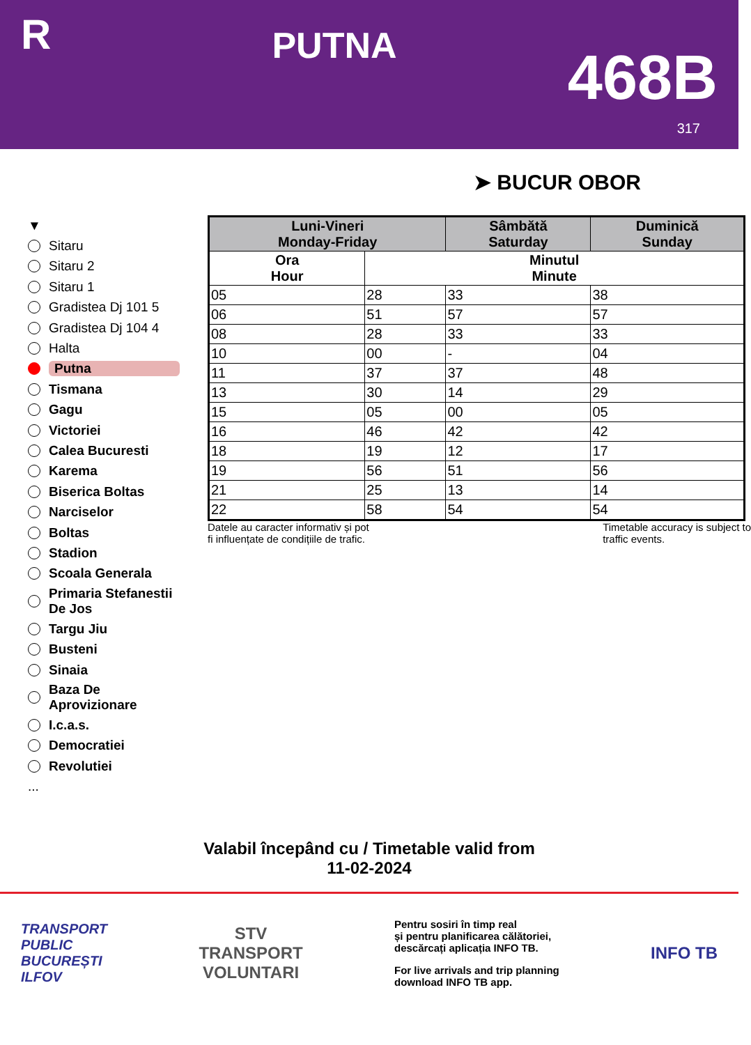R
PUTNA
468B
317
➤ BUCUR OBOR
▼
Sitaru
Sitaru 2
Sitaru 1
Gradistea Dj 101 5
Gradistea Dj 104 4
Halta
Putna
Tismana
Gagu
Victoriei
Calea Bucuresti
Karema
Biserica Boltas
Narciselor
Boltas
Stadion
Scoala Generala
Primaria Stefanestii De Jos
Targu Jiu
Busteni
Sinaia
Baza De Aprovizionare
I.c.a.s.
Democratiei
Revolutiei
...
| Luni-Vineri Monday-Friday | | Sâmbătă Saturday | Duminică Sunday |
| --- | --- | --- | --- |
| Ora Hour | Minutul Minute | | |
| 05 | 28 | 33 | 38 |
| 06 | 51 | 57 | 57 |
| 08 | 28 | 33 | 33 |
| 10 | 00 | - | 04 |
| 11 | 37 | 37 | 48 |
| 13 | 30 | 14 | 29 |
| 15 | 05 | 00 | 05 |
| 16 | 46 | 42 | 42 |
| 18 | 19 | 12 | 17 |
| 19 | 56 | 51 | 56 |
| 21 | 25 | 13 | 14 |
| 22 | 58 | 54 | 54 |
Datele au caracter informativ și pot
fi influențate de condițiile de trafic.
Timetable accuracy is subject to
traffic events.
Valabil începând cu / Timetable valid from
11-02-2024
TRANSPORT
PUBLIC
BUCUREȘTI
ILFOV
STV
TRANSPORT
VOLUNTARI
Pentru sosiri în timp real
și pentru planificarea călătoriei,
descărcați aplicația INFO TB.
For live arrivals and trip planning
download INFO TB app.
INFO TB